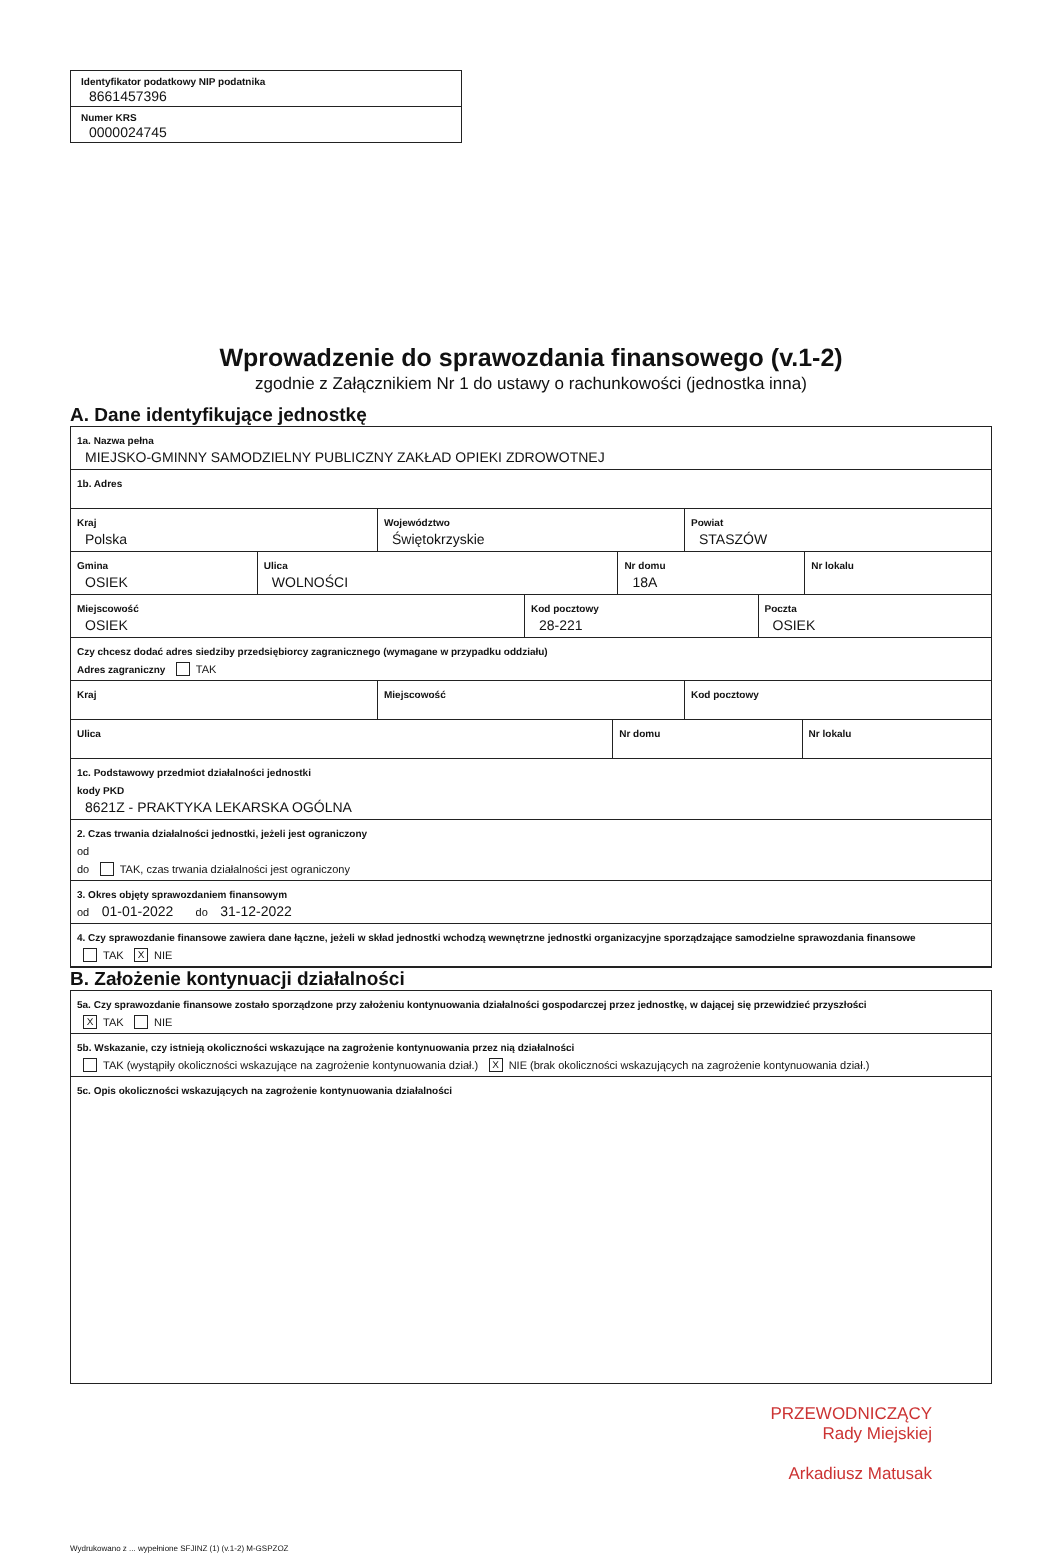Identyfikator podatkowy NIP podatnika
8661457396
Numer KRS
0000024745
Wprowadzenie do sprawozdania finansowego (v.1-2)
zgodnie z Załącznikiem Nr 1 do ustawy o rachunkowości (jednostka inna)
A. Dane identyfikujące jednostkę
1a. Nazwa pełna
MIEJSKO-GMINNY SAMODZIELNY PUBLICZNY ZAKŁAD OPIEKI ZDROWOTNEJ
1b. Adres
Kraj
Polska
Województwo
Świętokrzyskie
Powiat
STASZÓW
Gmina
OSIEK
Ulica
WOLNOŚCI
Nr domu
18A
Nr lokalu
Miejscowość
OSIEK
Kod pocztowy
28-221
Poczta
OSIEK
Czy chcesz dodać adres siedziby przedsiębiorcy zagranicznego (wymagane w przypadku oddziału)
Adres zagraniczny TAK
Kraj Miejscowość Kod pocztowy
Ulica Nr domu Nr lokalu
1c. Podstawowy przedmiot działalności jednostki
kody PKD
8621Z - PRAKTYKA LEKARSKA OGÓLNA
2. Czas trwania działalności jednostki, jeżeli jest ograniczony
od
do TAK, czas trwania działalności jest ograniczony
3. Okres objęty sprawozdaniem finansowym
od 01-01-2022 do 31-12-2022
4. Czy sprawozdanie finansowe zawiera dane łączne, jeżeli w skład jednostki wchodzą wewnętrzne jednostki organizacyjne sporządzające samodzielne sprawozdania finansowe
TAK X NIE
B. Założenie kontynuacji działalności
5a. Czy sprawozdanie finansowe zostało sporządzone przy założeniu kontynuowania działalności gospodarczej przez jednostkę, w dającej się przewidzieć przyszłości
X TAK NIE
5b. Wskazanie, czy istnieją okoliczności wskazujące na zagrożenie kontynuowania przez nią działalności
TAK (wystąpiły okoliczności wskazujące na zagrożenie kontynuowania dział.) X NIE (brak okoliczności wskazujących na zagrożenie kontynuowania dział.)
5c. Opis okoliczności wskazujących na zagrożenie kontynuowania działalności
PRZEWODNICZĄCY
Rady Miejskiej
Arkadiusz Matusak
Wydrukowano z ... wypełnione SFJINZ (1) (v.1-2) M-GSPZOZ